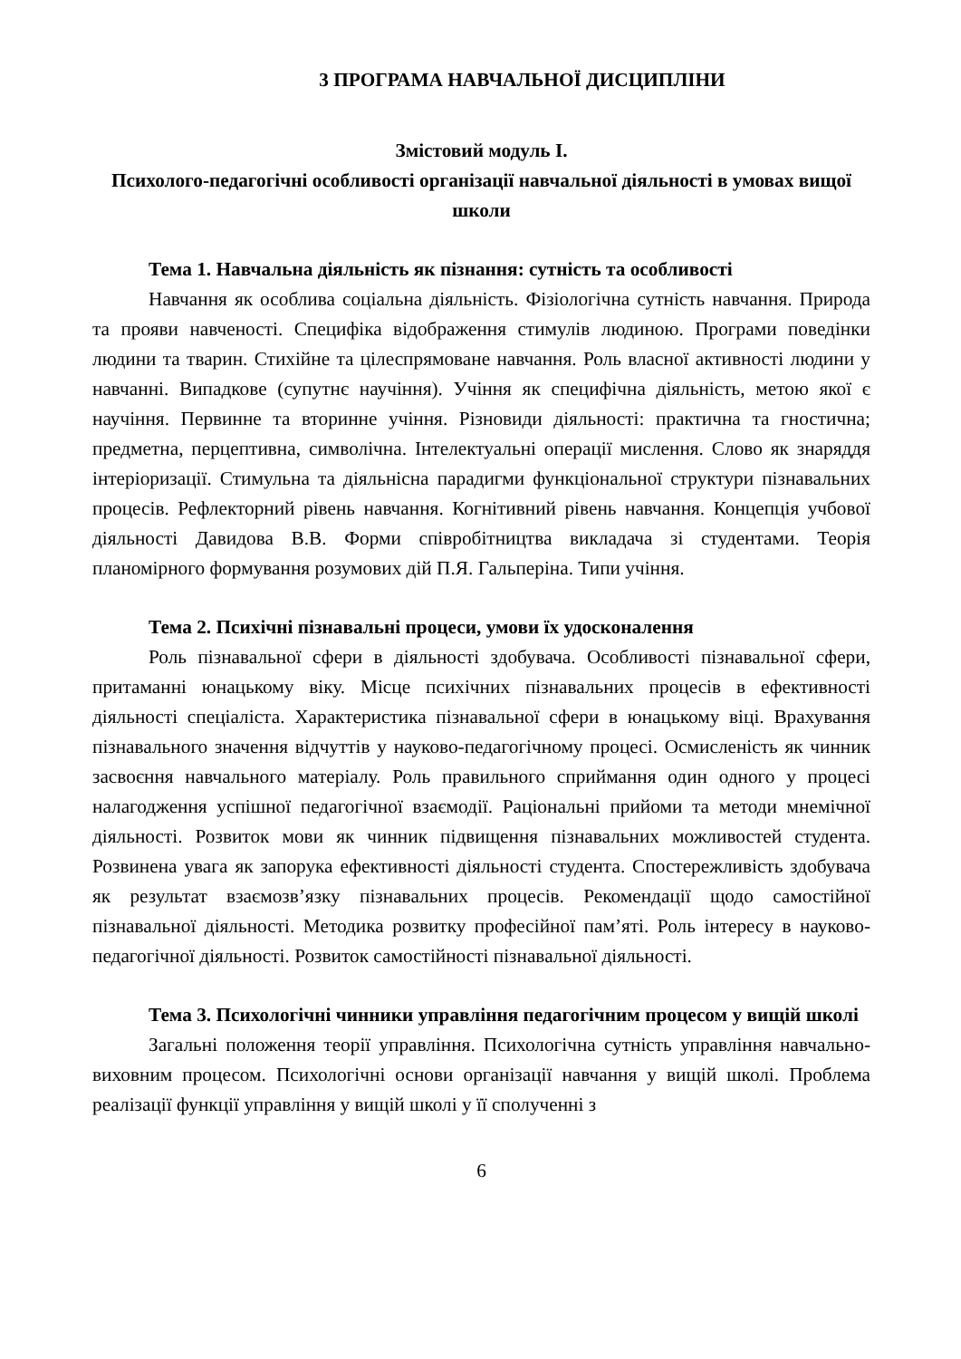3 ПРОГРАМА НАВЧАЛЬНОЇ ДИСЦИПЛІНИ
Змістовий модуль І.
Психолого-педагогічні особливості організації навчальної діяльності в умовах вищої школи
Тема 1. Навчальна діяльність як пізнання: сутність та особливості
Навчання як особлива соціальна діяльність. Фізіологічна сутність навчання. Природа та прояви навченості. Специфіка відображення стимулів людиною. Програми поведінки людини та тварин. Стихійне та цілеспрямоване навчання. Роль власної активності людини у навчанні. Випадкове (супутнє научіння). Учіння як специфічна діяльність, метою якої є научіння. Первинне та вторинне учіння. Різновиди діяльності: практична та гностична; предметна, перцептивна, символічна. Інтелектуальні операції мислення. Слово як знаряддя інтеріоризації. Стимульна та діяльнісна парадигми функціональної структури пізнавальних процесів. Рефлекторний рівень навчання. Когнітивний рівень навчання. Концепція учбової діяльності Давидова В.В. Форми співробітництва викладача зі студентами. Теорія планомірного формування розумових дій П.Я. Гальперіна. Типи учіння.
Тема 2. Психічні пізнавальні процеси, умови їх удосконалення
Роль пізнавальної сфери в діяльності здобувача. Особливості пізнавальної сфери, притаманні юнацькому віку. Місце психічних пізнавальних процесів в ефективності діяльності спеціаліста. Характеристика пізнавальної сфери в юнацькому віці. Врахування пізнавального значення відчуттів у науково-педагогічному процесі. Осмисленість як чинник засвоєння навчального матеріалу. Роль правильного сприймання один одного у процесі налагодження успішної педагогічної взаємодії. Раціональні прийоми та методи мнемічної діяльності. Розвиток мови як чинник підвищення пізнавальних можливостей студента. Розвинена увага як запорука ефективності діяльності студента. Спостережливість здобувача як результат взаємозв’язку пізнавальних процесів. Рекомендації щодо самостійної пізнавальної діяльності. Методика розвитку професійної пам’яті. Роль інтересу в науково-педагогічної діяльності. Розвиток самостійності пізнавальної діяльності.
Тема 3. Психологічні чинники управління педагогічним процесом у вищій школі
Загальні положення теорії управління. Психологічна сутність управління навчально-виховним процесом. Психологічні основи організації навчання у вищій школі. Проблема реалізації функції управління у вищій школі у її сполученні з
6